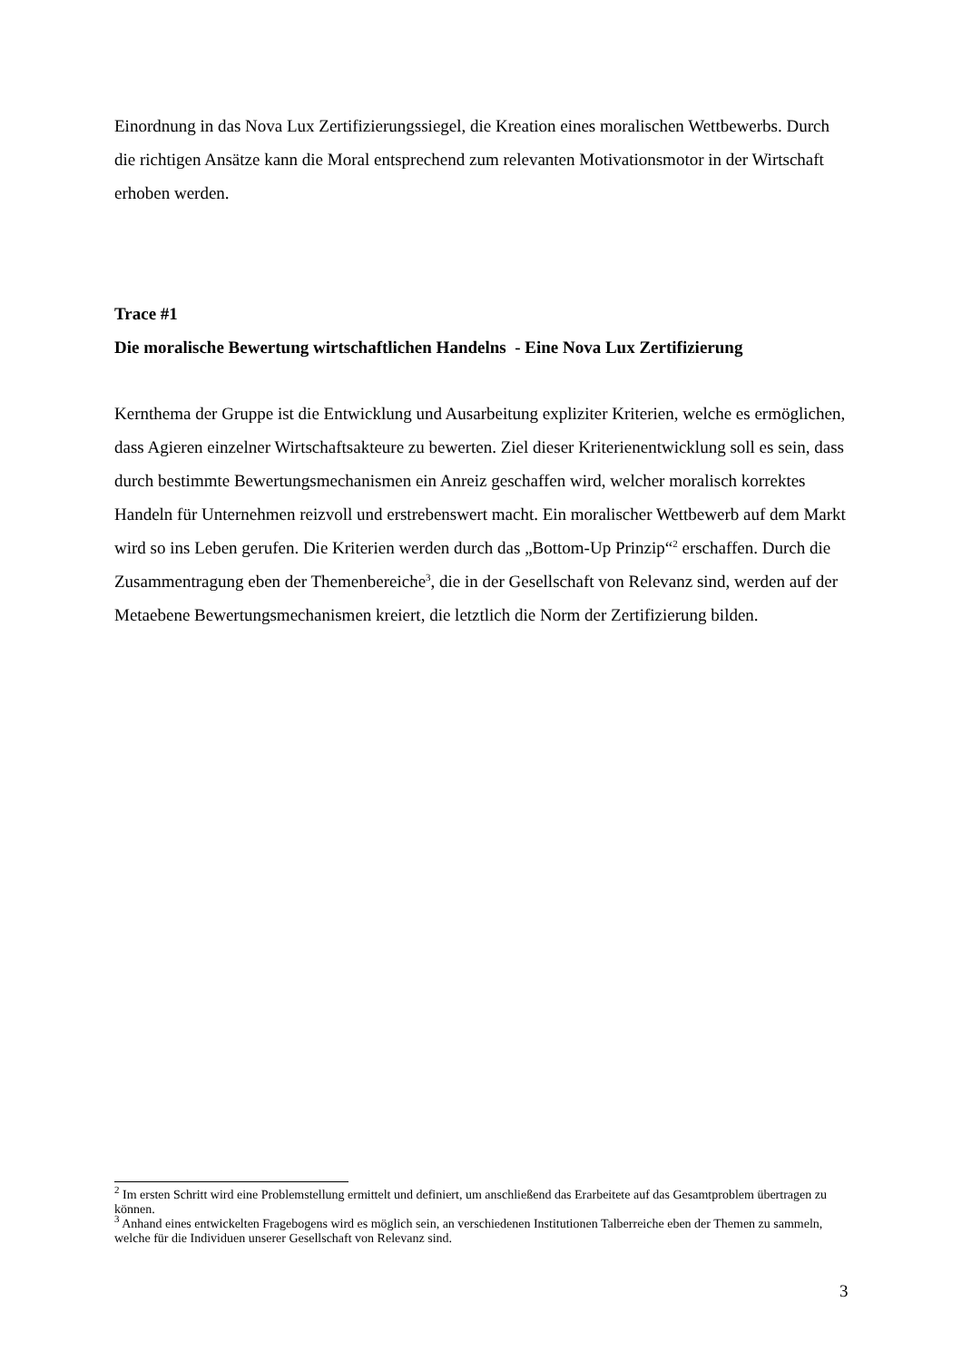Einordnung in das Nova Lux Zertifizierungssiegel, die Kreation eines moralischen Wettbewerbs. Durch die richtigen Ansätze kann die Moral entsprechend zum relevanten Motivationsmotor in der Wirtschaft erhoben werden.
Trace #1
Die moralische Bewertung wirtschaftlichen Handelns - Eine Nova Lux Zertifizierung
Kernthema der Gruppe ist die Entwicklung und Ausarbeitung expliziter Kriterien, welche es ermöglichen, dass Agieren einzelner Wirtschaftsakteure zu bewerten. Ziel dieser Kriterienentwicklung soll es sein, dass durch bestimmte Bewertungsmechanismen ein Anreiz geschaffen wird, welcher moralisch korrektes Handeln für Unternehmen reizvoll und erstrebenswert macht. Ein moralischer Wettbewerb auf dem Markt wird so ins Leben gerufen. Die Kriterien werden durch das „Bottom-Up Prinzip“<sup>2</sup> erschaffen. Durch die Zusammentragung eben der Themenbereiche<sup>3</sup>, die in der Gesellschaft von Relevanz sind, werden auf der Metaebene Bewertungsmechanismen kreiert, die letztlich die Norm der Zertifizierung bilden.
<sup>2</sup> Im ersten Schritt wird eine Problemstellung ermittelt und definiert, um anschließend das Erarbeitete auf das Gesamtproblem übertragen zu können.
<sup>3</sup> Anhand eines entwickelten Fragebogens wird es möglich sein, an verschiedenen Institutionen Talberreiche eben der Themen zu sammeln, welche für die Individuen unserer Gesellschaft von Relevanz sind.
3